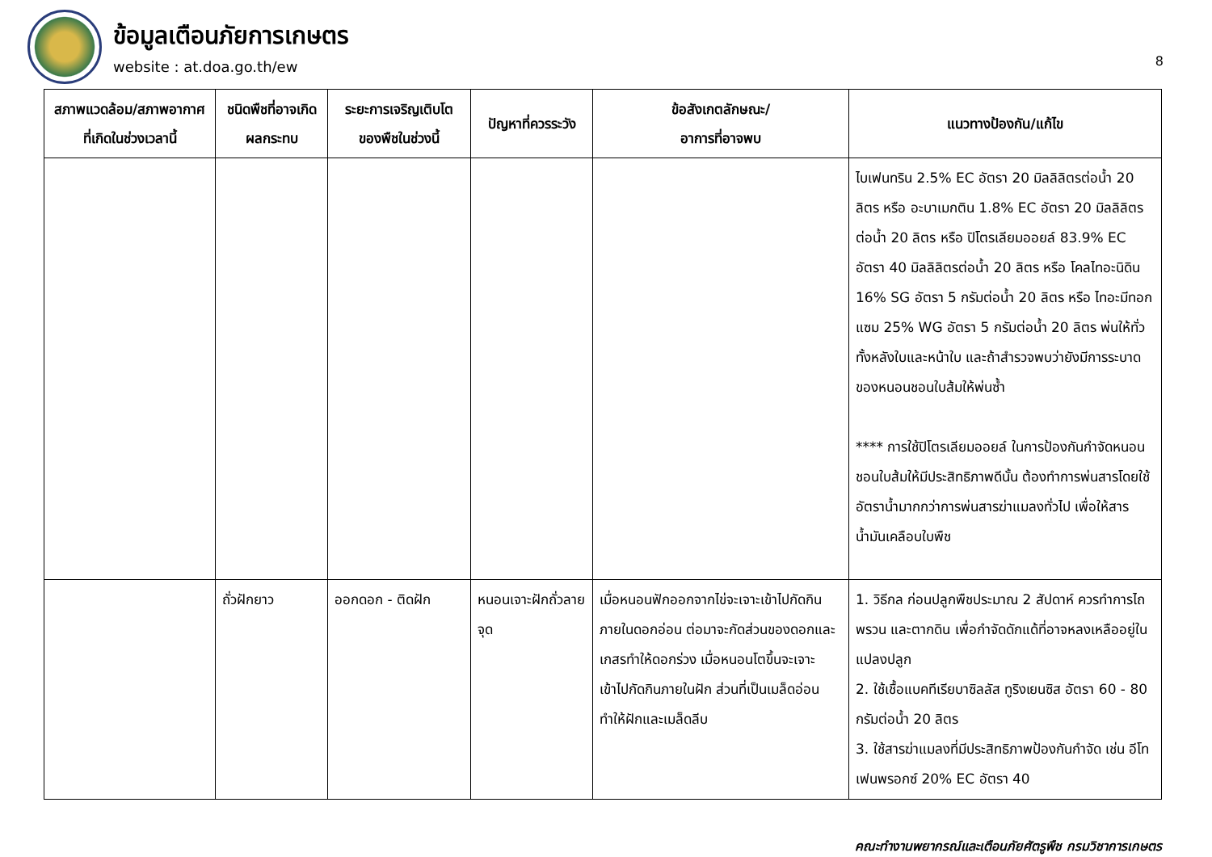ข้อมูลเตือนภัยการเกษตร
website : at.doa.go.th/ew
8
| สภาพแวดล้อม/สภาพอากาศที่เกิดในช่วงเวลานี้ | ชนิดพืชที่อาจเกิดผลกระทบ | ระยะการเจริญเติบโตของพืชในช่วงนี้ | ปัญหาที่ควรระวัง | ข้อสังเกตลักษณะ/ อาการที่อาจพบ | แนวทางป้องกัน/แก้ไข |
| --- | --- | --- | --- | --- | --- |
| | | | | | ไบเฟนทริน 2.5% EC อัตรา 20 มิลลิลิตรต่อน้ำ 20 ลิตร หรือ อะบาเมกติน 1.8% EC อัตรา 20 มิลลิลิตรต่อน้ำ 20 ลิตร หรือ ปิโตรเลียมออยล์ 83.9% EC อัตรา 40 มิลลิลิตรต่อน้ำ 20 ลิตร หรือ โคลไทอะนิดิน 16% SG อัตรา 5 กรัมต่อน้ำ 20 ลิตร หรือ ไทอะมีทอกแซม 25% WG อัตรา 5 กรัมต่อน้ำ 20 ลิตร พ่นให้ทั่วทั้งหลังใบและหน้าใบ และถ้าสำรวจพบว่ายังมีการระบาดของหนอนชอนใบส้มให้พ่นซ้ำ **** การใช้ปิโตรเลียมออยล์ ในการป้องกันกำจัดหนอนชอนใบส้มให้มีประสิทธิภาพดีนั้น ต้องทำการพ่นสารโดยใช้อัตราน้ำมากกว่าการพ่นสารฆ่าแมลงทั่วไป เพื่อให้สารน้ำมันเคลือบใบพืช |
| | ถั่วฝักยาว | ออกดอก - ติดฝัก | หนอนเจาะฝักถั่วลายจุด | เมื่อหนอนฟักออกจากไข่จะเจาะเข้าไปกัดกินภายในดอกอ่อน ต่อมาจะกัดส่วนของดอกและเกสรทำให้ดอกร่วง เมื่อหนอนโตขึ้นจะเจาะเข้าไปกัดกินภายในฝัก ส่วนที่เป็นเมล็ดอ่อน ทำให้ฝักและเมล็ดลีบ | 1. วิธีกล ก่อนปลูกพืชประมาณ 2 สัปดาห์ ควรทำการไถพรวน และตากดิน เพื่อกำจัดดักแด้ที่อาจหลงเหลืออยู่ในแปลงปลูก 2. ใช้เชื้อแบคทีเรียบาซิลลัส ทูริงเยนซิส อัตรา 60 - 80 กรัมต่อน้ำ 20 ลิตร 3. ใช้สารฆ่าแมลงที่มีประสิทธิภาพป้องกันกำจัด เช่น อีโทเฟนพรอกซ์ 20% EC อัตรา 40 |
คณะทำงานพยากรณ์และเตือนภัยศัตรูพืช กรมวิชาการเกษตร